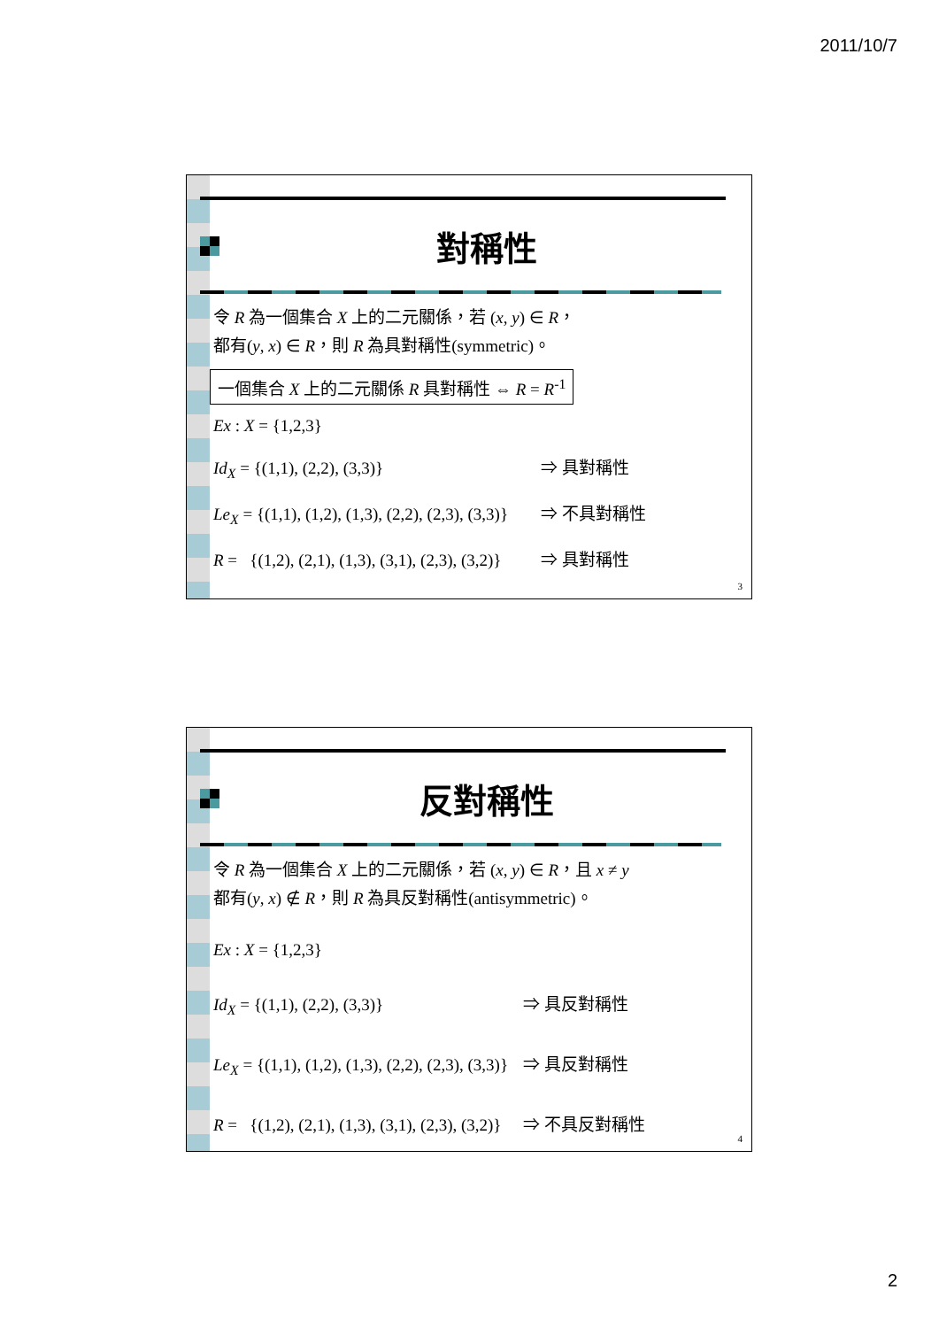2011/10/7
對稱性
令 R 為一個集合 X 上的二元關係，若 (x, y) ∈ R，
都有(y, x) ∈ R，則 R 為具對稱性(symmetric)。
一個集合 X 上的二元關係 R 具對稱性 ⇔ R = R<sup>-1</sup>
Ex : X = {1,2,3}
Id<sub>X</sub> = {(1,1), (2,2), (3,3)} ⇒ 具對稱性
Le<sub>X</sub> = {(1,1), (1,2), (1,3), (2,2), (2,3), (3,3)} ⇒ 不具對稱性
R = {(1,2), (2,1), (1,3), (3,1), (2,3), (3,2)} ⇒ 具對稱性
3
反對稱性
令 R 為一個集合 X 上的二元關係，若 (x, y) ∈ R，且 x ≠ y
都有(y, x) ∉ R，則 R 為具反對稱性(antisymmetric)。
Ex : X = {1,2,3}
Id<sub>X</sub> = {(1,1), (2,2), (3,3)} ⇒ 具反對稱性
Le<sub>X</sub> = {(1,1), (1,2), (1,3), (2,2), (2,3), (3,3)} ⇒ 具反對稱性
R = {(1,2), (2,1), (1,3), (3,1), (2,3), (3,2)} ⇒ 不具反對稱性
4
2